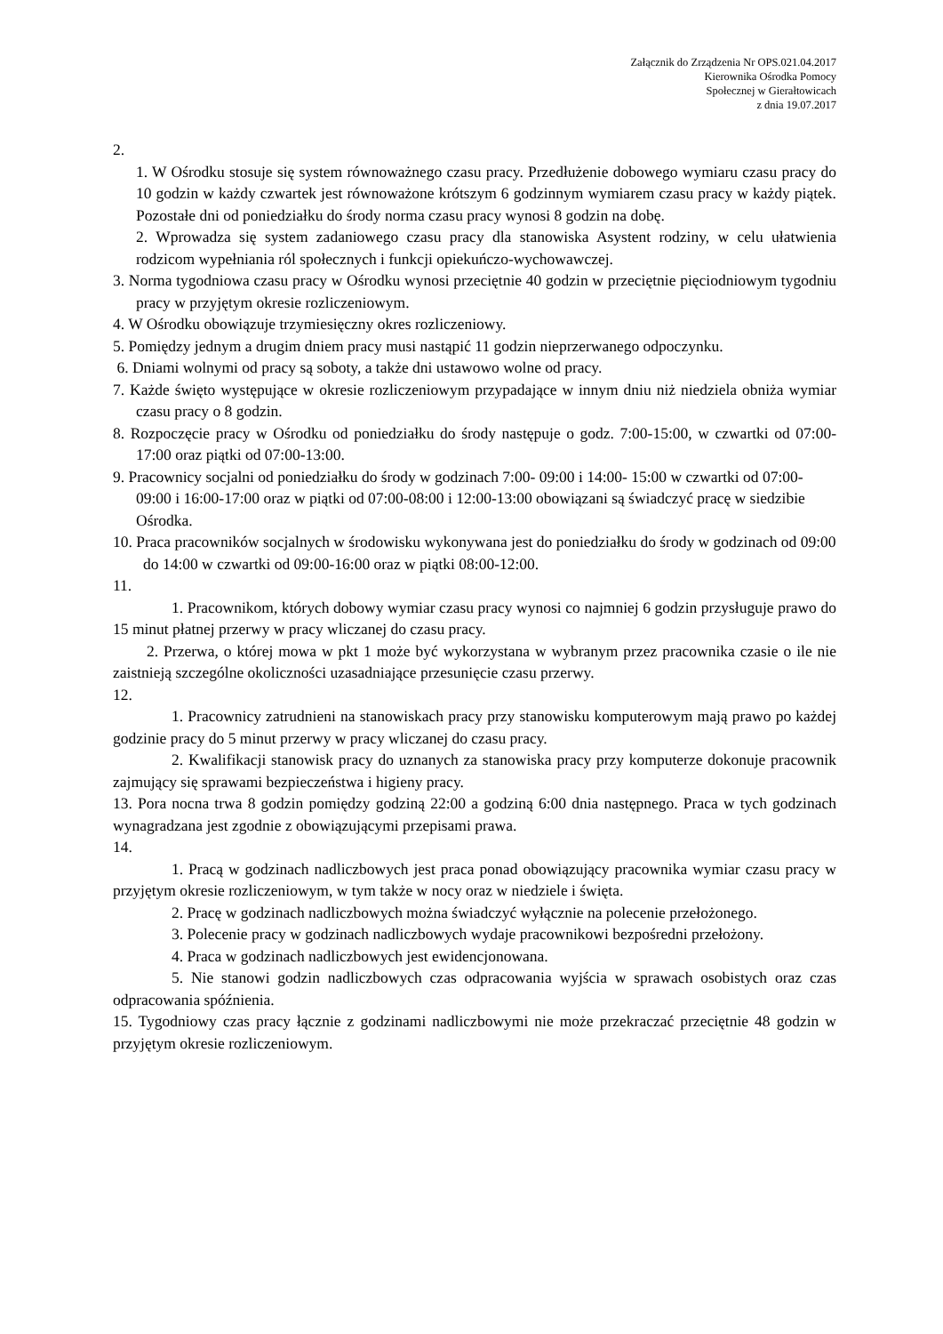Załącznik do Zrządzenia Nr OPS.021.04.2017
Kierownika Ośrodka Pomocy
Społecznej w Gierałtowicach
z dnia 19.07.2017
2.
1. W Ośrodku stosuje się system równoważnego czasu pracy. Przedłużenie dobowego wymiaru czasu pracy do 10 godzin w każdy czwartek jest równoważone krótszym 6 godzinnym wymiarem czasu pracy w każdy piątek. Pozostałe dni od poniedziałku do środy norma czasu pracy wynosi 8 godzin na dobę.
2. Wprowadza się system zadaniowego czasu pracy dla stanowiska Asystent rodziny, w celu ułatwienia rodzicom wypełniania ról społecznych i funkcji opiekuńczo-wychowawczej.
3. Norma tygodniowa czasu pracy w Ośrodku wynosi przeciętnie 40 godzin w przeciętnie pięciodniowym tygodniu pracy w przyjętym okresie rozliczeniowym.
4. W Ośrodku obowiązuje trzymiesięczny okres rozliczeniowy.
5. Pomiędzy jednym a drugim dniem pracy musi nastąpić 11 godzin nieprzerwanego odpoczynku.
6. Dniami wolnymi od pracy są soboty, a także dni ustawowo wolne od pracy.
7. Każde święto występujące w okresie rozliczeniowym przypadające w innym dniu niż niedziela obniża wymiar czasu pracy o 8 godzin.
8. Rozpoczęcie pracy w Ośrodku od poniedziałku do środy następuje o godz. 7:00-15:00, w czwartki od 07:00-17:00 oraz piątki od 07:00-13:00.
9. Pracownicy socjalni od poniedziałku do środy w godzinach 7:00- 09:00 i 14:00- 15:00 w czwartki od 07:00-09:00 i 16:00-17:00 oraz w piątki od 07:00-08:00 i 12:00-13:00 obowiązani są świadczyć pracę w siedzibie Ośrodka.
10. Praca pracowników socjalnych w środowisku wykonywana jest do poniedziałku do środy w godzinach od 09:00 do 14:00 w czwartki od 09:00-16:00 oraz w piątki 08:00-12:00.
11.
1. Pracownikom, których dobowy wymiar czasu pracy wynosi co najmniej 6 godzin przysługuje prawo do 15 minut płatnej przerwy w pracy wliczanej do czasu pracy.
2. Przerwa, o której mowa w pkt 1 może być wykorzystana w wybranym przez pracownika czasie o ile nie zaistnieją szczególne okoliczności uzasadniające przesunięcie czasu przerwy.
12.
1. Pracownicy zatrudnieni na stanowiskach pracy przy stanowisku komputerowym mają prawo po każdej godzinie pracy do 5 minut przerwy w pracy wliczanej do czasu pracy.
2. Kwalifikacji stanowisk pracy do uznanych za stanowiska pracy przy komputerze dokonuje pracownik zajmujący się sprawami bezpieczeństwa i higieny pracy.
13. Pora nocna trwa 8 godzin pomiędzy godziną 22:00 a godziną 6:00 dnia następnego. Praca w tych godzinach wynagradzana jest zgodnie z obowiązującymi przepisami prawa.
14.
1. Pracą w godzinach nadliczbowych jest praca ponad obowiązujący pracownika wymiar czasu pracy w przyjętym okresie rozliczeniowym, w tym także w nocy oraz w niedziele i święta.
2. Pracę w godzinach nadliczbowych można świadczyć wyłącznie na polecenie przełożonego.
3. Polecenie pracy w godzinach nadliczbowych wydaje pracownikowi bezpośredni przełożony.
4. Praca w godzinach nadliczbowych jest ewidencjonowana.
5. Nie stanowi godzin nadliczbowych czas odpracowania wyjścia w sprawach osobistych oraz czas odpracowania spóźnienia.
15. Tygodniowy czas pracy łącznie z godzinami nadliczbowymi nie może przekraczać przeciętnie 48 godzin w przyjętym okresie rozliczeniowym.